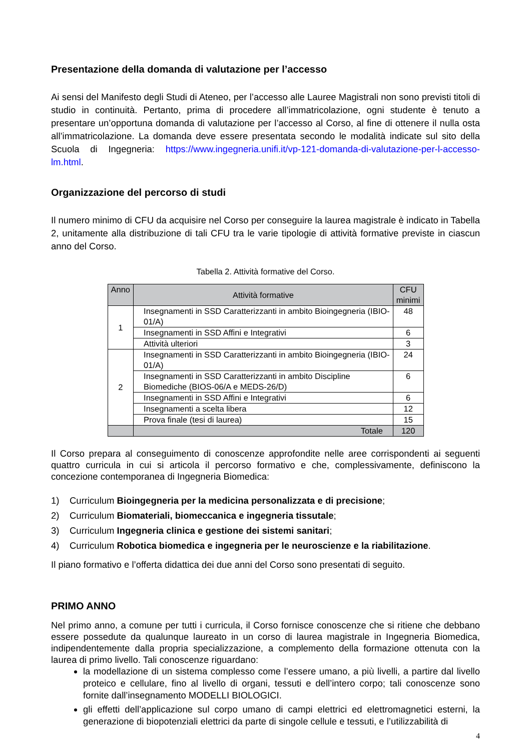Presentazione della domanda di valutazione per l’accesso
Ai sensi del Manifesto degli Studi di Ateneo, per l’accesso alle Lauree Magistrali non sono previsti titoli di studio in continuità. Pertanto, prima di procedere all’immatricolazione, ogni studente è tenuto a presentare un’opportuna domanda di valutazione per l’accesso al Corso, al fine di ottenere il nulla osta all’immatricolazione. La domanda deve essere presentata secondo le modalità indicate sul sito della Scuola di Ingegneria: https://www.ingegneria.unifi.it/vp-121-domanda-di-valutazione-per-l-accesso-lm.html.
Organizzazione del percorso di studi
Il numero minimo di CFU da acquisire nel Corso per conseguire la laurea magistrale è indicato in Tabella 2, unitamente alla distribuzione di tali CFU tra le varie tipologie di attività formative previste in ciascun anno del Corso.
Tabella 2. Attività formative del Corso.
| Anno | Attività formative | CFU minimi |
| --- | --- | --- |
| 1 | Insegnamenti in SSD Caratterizzanti in ambito Bioingegneria (IBIO-01/A) | 48 |
| | Insegnamenti in SSD Affini e Integrativi | 6 |
| | Attività ulteriori | 3 |
| 2 | Insegnamenti in SSD Caratterizzanti in ambito Bioingegneria (IBIO-01/A) | 24 |
| | Insegnamenti in SSD Caratterizzanti in ambito Discipline Biomediche (BIOS-06/A e MEDS-26/D) | 6 |
| | Insegnamenti in SSD Affini e Integrativi | 6 |
| | Insegnamenti a scelta libera | 12 |
| | Prova finale (tesi di laurea) | 15 |
| | Totale | 120 |
Il Corso prepara al conseguimento di conoscenze approfondite nelle aree corrispondenti ai seguenti quattro curricula in cui si articola il percorso formativo e che, complessivamente, definiscono la concezione contemporanea di Ingegneria Biomedica:
1) Curriculum Bioingegneria per la medicina personalizzata e di precisione;
2) Curriculum Biomateriali, biomeccanica e ingegneria tissutale;
3) Curriculum Ingegneria clinica e gestione dei sistemi sanitari;
4) Curriculum Robotica biomedica e ingegneria per le neuroscienze e la riabilitazione.
Il piano formativo e l’offerta didattica dei due anni del Corso sono presentati di seguito.
PRIMO ANNO
Nel primo anno, a comune per tutti i curricula, il Corso fornisce conoscenze che si ritiene che debbano essere possedute da qualunque laureato in un corso di laurea magistrale in Ingegneria Biomedica, indipendentemente dalla propria specializzazione, a complemento della formazione ottenuta con la laurea di primo livello. Tali conoscenze riguardano:
la modellazione di un sistema complesso come l’essere umano, a più livelli, a partire dal livello proteico e cellulare, fino al livello di organi, tessuti e dell’intero corpo; tali conoscenze sono fornite dall’insegnamento MODELLI BIOLOGICI.
gli effetti dell’applicazione sul corpo umano di campi elettrici ed elettromagnetici esterni, la generazione di biopotenziali elettrici da parte di singole cellule e tessuti, e l’utilizzabilità di
4